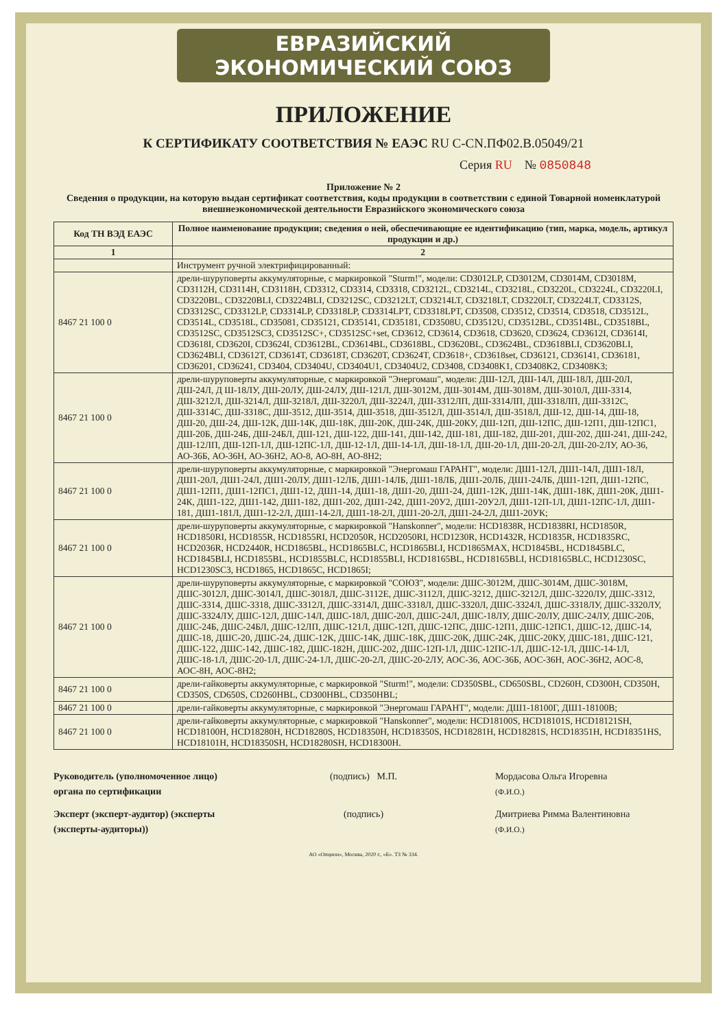ЕВРАЗИЙСКИЙ ЭКОНОМИЧЕСКИЙ СОЮЗ
ПРИЛОЖЕНИЕ
К СЕРТИФИКАТУ СООТВЕТСТВИЯ № ЕАЭС RU С-CN.ПФ02.В.05049/21
Серия RU № 0850848
Приложение № 2
Сведения о продукции, на которую выдан сертификат соответствия, коды продукции в соответствии с единой Товарной номенклатурой внешнеэкономической деятельности Евразийского экономического союза
| Код ТН ВЭД ЕАЭС | Полное наименование продукции; сведения о ней, обеспечивающие ее идентификацию (тип, марка, модель, артикул продукции и др.) |
| --- | --- |
| 1 | 2 |
| | Инструмент ручной электрифицированный: |
| 8467 21 100 0 | дрели-шуруповерты аккумуляторные, с маркировкой "Sturm!", модели: CD3012LP, CD3012M, CD3014M, CD3018M, CD3112H, CD3114H, CD3118H, CD3312, CD3314, CD3318, CD3212L, CD3214L, CD3218L, CD3220L, CD3224L, CD3220LI, CD3220BL, CD3220BLI, CD3224BLI, CD3212SC, CD3212LT, CD3214LT, CD3218LT, CD3220LT, CD3224LT, CD3312S, CD3312SC, CD3312LP, CD3314LP, CD3318LP, CD3314LPT, CD3318LPT, CD3508, CD3512, CD3514, CD3518, CD3512L, CD3514L, CD3518L, CD35081, CD35121, CD35141, CD35181, CD3508U, CD3512U, CD3512BL, CD3514BL, CD3518BL, CD3512SC, CD3512SC3, CD3512SC+, CD3512SC+set, CD3612, CD3614, CD3618, CD3620, CD3624, CD3612I, CD3614I, CD3618I, CD3620I, CD3624I, CD3612BL, CD3614BL, CD3618BL, CD3620BL, CD3624BL, CD3618BLI, CD3620BLI, CD3624BLI, CD3612T, CD3614T, CD3618T, CD3620T, CD3624T, CD3618+, CD3618set, CD36121, CD36141, CD36181, CD36201, CD36241, CD3404, CD3404U, CD3404U1, CD3404U2, CD3408, CD3408K1, CD3408K2, CD3408K3; |
| 8467 21 100 0 | дрели-шуруповерты аккумуляторные, с маркировкой "Энергомаш", модели: ДШ-12Л, ДШ-14Л, ДШ-18Л, ДШ-20Л, ДШ-24Л, Д Ш-18ЛУ, ДШ-20ЛУ, ДШ-24ЛУ, ДШ-121Л, ДШ-3012М, ДШ-3014М, ДШ-3018М, ДШ-3010Л, ДШ-3314, ДШ-3212Л, ДШ-3214Л, ДШ-3218Л, ДШ-3220Л, ДШ-3224Л, ДШ-3312ЛП, ДШ-3314ЛП, ДШ-3318ЛП, ДШ-3312С, ДШ-3314С, ДШ-3318С, ДШ-3512, ДШ-3514, ДШ-3518, ДШ-3512Л, ДШ-3514Л, ДШ-3518Л, ДШ-12, ДШ-14, ДШ-18, ДШ-20, ДШ-24, ДШ-12К, ДШ-14К, ДШ-18К, ДШ-20К, ДШ-24К, ДШ-20КУ, ДШ-12П, ДШ-12ПС, ДШ-12П1, ДШ-12ПС1, ДШ-20Б, ДШ-24Б, ДШ-24БЛ, ДШ-121, ДШ-122, ДШ-141, ДШ-142, ДШ-181, ДШ-182, ДШ-201, ДШ-202, ДШ-241, ДШ-242, ДШ-12ЛП, ДШ-12П-1Л, ДШ-12ПС-1Л, ДШ-12-1Л, ДШ-14-1Л, ДШ-18-1Л, ДШ-20-1Л, ДШ-20-2Л, ДШ-20-2ЛУ, АО-36, АО-36Б, АО-36Н, АО-36Н2, АО-8, АО-8Н, АО-8Н2; |
| 8467 21 100 0 | дрели-шуруповерты аккумуляторные, с маркировкой "Энергомаш ГАРАНТ", модели: ДШ1-12Л, ДШ1-14Л, ДШ1-18Л, ДШ1-20Л, ДШ1-24Л, ДШ1-20ЛУ, ДШ1-12ЛБ, ДШ1-14ЛБ, ДШ1-18ЛБ, ДШ1-20ЛБ, ДШ1-24ЛБ, ДШ1-12П, ДШ1-12ПС, ДШ1-12П1, ДШ1-12ПС1, ДШ1-12, ДШ1-14, ДШ1-18, ДШ1-20, ДШ1-24, ДШ1-12К, ДШ1-14К, ДШ1-18К, ДШ1-20К, ДШ1-24К, ДШ1-122, ДШ1-142, ДШ1-182, ДШ1-202, ДШ1-242, ДШ1-20У2, ДШ1-20У2Л, ДШ1-12П-1Л, ДШ1-12ПС-1Л, ДШ1-181, ДШ1-181Л, ДШ1-12-2Л, ДШ1-14-2Л, ДШ1-18-2Л, ДШ1-20-2Л, ДШ1-24-2Л, ДШ1-20УК; |
| 8467 21 100 0 | дрели-шуруповерты аккумуляторные, с маркировкой "Hanskonner", модели: HCD1838R, HCD1838RI, HCD1850R, HCD1850RI, HCD1855R, HCD1855RI, HCD2050R, HCD2050RI, HCD1230R, HCD1432R, HCD1835R, HCD1835RC, HCD2036R, HCD2440R, HCD1865BL, HCD1865BLC, HCD1865BLI, HCD1865MAX, HCD1845BL, HCD1845BLC, HCD1845BLI, HCD1855BL, HCD1855BLC, HCD1855BLI, HCD18165BL, HCD18165BLI, HCD18165BLC, HCD1230SC, HCD1230SC3, HCD1865, HCD1865C, HCD1865I; |
| 8467 21 100 0 | дрели-шуруповерты аккумуляторные, с маркировкой "СОЮЗ", модели: ДШС-3012М, ДШС-3014М, ДШС-3018М, ДШС-3012Л, ДШС-3014Л, ДШС-3018Л, ДШС-3112Е, ДШС-3112Л, ДШС-3212, ДШС-3212Л, ДШС-3220ЛУ, ДШС-3312, ДШС-3314, ДШС-3318, ДШС-3312Л, ДШС-3314Л, ДШС-3318Л, ДШС-3320Л, ДШС-3324Л, ДШС-3318ЛУ, ДШС-3320ЛУ, ДШС-3324ЛУ, ДШС-12Л, ДШС-14Л, ДШС-18Л, ДШС-20Л, ДШС-24Л, ДШС-18ЛУ, ДШС-20ЛУ, ДШС-24ЛУ, ДШС-20Б, ДШС-24Б, ДШС-24БЛ, ДШС-12ЛП, ДШС-121Л, ДШС-12П, ДШС-12ПС, ДШС-12П1, ДШС-12ПС1, ДШС-12, ДШС-14, ДШС-18, ДШС-20, ДШС-24, ДШС-12К, ДШС-14К, ДШС-18К, ДШС-20К, ДШС-24К, ДШС-20КУ, ДШС-181, ДШС-121, ДШС-122, ДШС-142, ДШС-182, ДШС-182Н, ДШС-202, ДШС-12П-1Л, ДШС-12ПС-1Л, ДШС-12-1Л, ДШС-14-1Л, ДШС-18-1Л, ДШС-20-1Л, ДШС-24-1Л, ДШС-20-2Л, ДШС-20-2ЛУ, АОС-36, АОС-36Б, АОС-36Н, АОС-36Н2, АОС-8, АОС-8Н, АОС-8Н2; |
| 8467 21 100 0 | дрели-гайковерты аккумуляторные, с маркировкой "Sturm!", модели: CD350SBL, CD650SBL, CD260H, CD300H, CD350H, CD350S, CD650S, CD260HBL, CD300HBL, CD350HBL; |
| 8467 21 100 0 | дрели-гайковерты аккумуляторные, с маркировкой "Энергомаш ГАРАНТ", модели: ДШ1-18100Г, ДШ1-18100В; |
| 8467 21 100 0 | дрели-гайковерты аккумуляторные, с маркировкой "Hanskonner", модели: HCD18100S, HCD18101S, HCD18121SH, HCD18100H, HCD18280H, HCD18280S, HCD18350H, HCD18350S, HCD18281H, HCD18281S, HCD18351H, HCD18351HS, HCD18101H, HCD18350SH, HCD18280SH, HCD18300H. |
Руководитель (уполномоченное лицо) органа по сертификации
(подпись) М.П. Мордасова Ольга Игоревна
(Ф.И.О.)
Эксперт (эксперт-аудитор) (эксперты (эксперты-аудиторы))
(подпись) Дмитриева Римма Валентиновна
(Ф.И.О.)
АО «Опцион», Москва, 2020 г., «Б». ТЗ № 334.